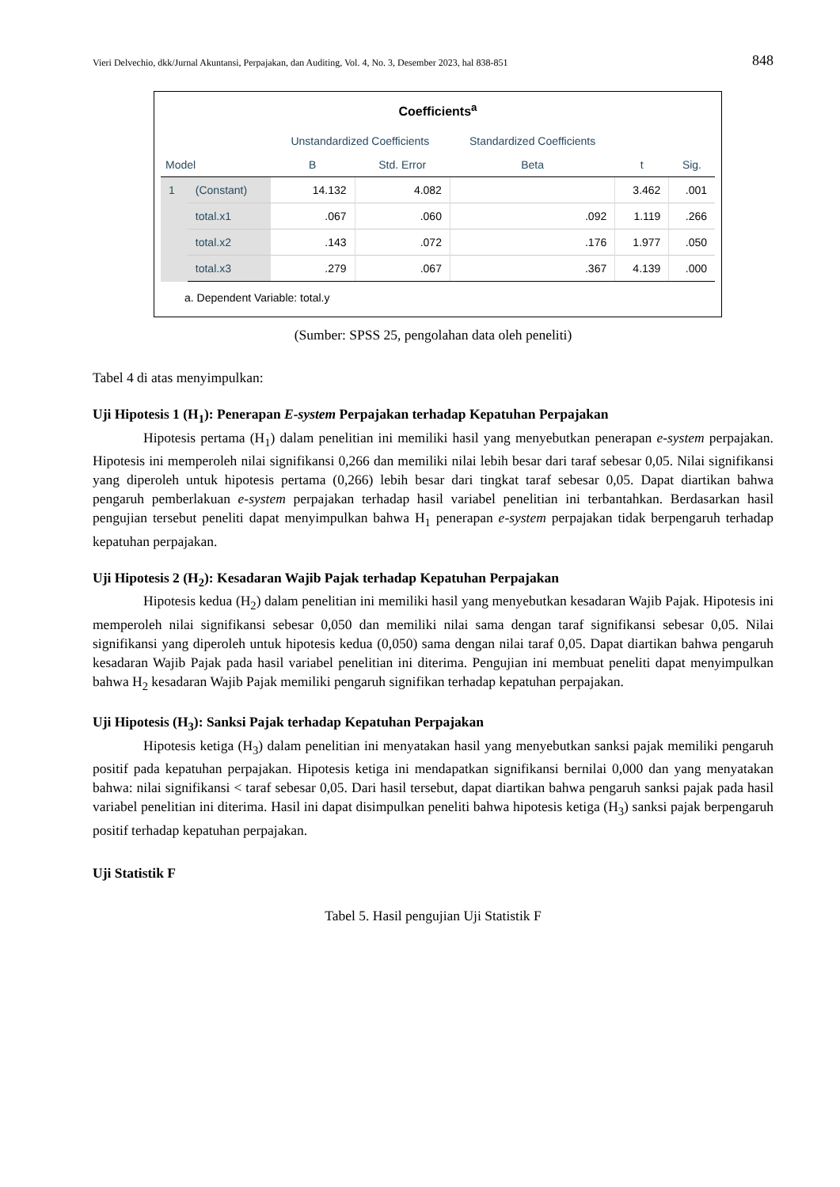Vieri Delvechio, dkk/Jurnal Akuntansi, Perpajakan, dan Auditing, Vol. 4, No. 3, Desember 2023, hal 838-851 848
Coefficients<sup>a</sup>
| Model | | Unstandardized Coefficients | | Standardized Coefficients | t | Sig. |
| --- | --- | --- | --- | --- | --- | --- |
| | | B | Std. Error | Beta | | |
| 1 | (Constant) | 14.132 | 4.082 | | 3.462 | .001 |
| | total.x1 | .067 | .060 | .092 | 1.119 | .266 |
| | total.x2 | .143 | .072 | .176 | 1.977 | .050 |
| | total.x3 | .279 | .067 | .367 | 4.139 | .000 |
a. Dependent Variable: total.y
(Sumber: SPSS 25, pengolahan data oleh peneliti)
Tabel 4 di atas menyimpulkan:
Uji Hipotesis 1 (H<sub>1</sub>): Penerapan E-system Perpajakan terhadap Kepatuhan Perpajakan
Hipotesis pertama (H<sub>1</sub>) dalam penelitian ini memiliki hasil yang menyebutkan penerapan e-system perpajakan. Hipotesis ini memperoleh nilai signifikansi 0,266 dan memiliki nilai lebih besar dari taraf sebesar 0,05. Nilai signifikansi yang diperoleh untuk hipotesis pertama (0,266) lebih besar dari tingkat taraf sebesar 0,05. Dapat diartikan bahwa pengaruh pemberlakuan e-system perpajakan terhadap hasil variabel penelitian ini terbantahkan. Berdasarkan hasil pengujian tersebut peneliti dapat menyimpulkan bahwa H<sub>1</sub> penerapan e-system perpajakan tidak berpengaruh terhadap kepatuhan perpajakan.
Uji Hipotesis 2 (H<sub>2</sub>): Kesadaran Wajib Pajak terhadap Kepatuhan Perpajakan
Hipotesis kedua (H<sub>2</sub>) dalam penelitian ini memiliki hasil yang menyebutkan kesadaran Wajib Pajak. Hipotesis ini memperoleh nilai signifikansi sebesar 0,050 dan memiliki nilai sama dengan taraf signifikansi sebesar 0,05. Nilai signifikansi yang diperoleh untuk hipotesis kedua (0,050) sama dengan nilai taraf 0,05. Dapat diartikan bahwa pengaruh kesadaran Wajib Pajak pada hasil variabel penelitian ini diterima. Pengujian ini membuat peneliti dapat menyimpulkan bahwa H<sub>2</sub> kesadaran Wajib Pajak memiliki pengaruh signifikan terhadap kepatuhan perpajakan.
Uji Hipotesis (H<sub>3</sub>): Sanksi Pajak terhadap Kepatuhan Perpajakan
Hipotesis ketiga (H<sub>3</sub>) dalam penelitian ini menyatakan hasil yang menyebutkan sanksi pajak memiliki pengaruh positif pada kepatuhan perpajakan. Hipotesis ketiga ini mendapatkan signifikansi bernilai 0,000 dan yang menyatakan bahwa: nilai signifikansi < taraf sebesar 0,05. Dari hasil tersebut, dapat diartikan bahwa pengaruh sanksi pajak pada hasil variabel penelitian ini diterima. Hasil ini dapat disimpulkan peneliti bahwa hipotesis ketiga (H<sub>3</sub>) sanksi pajak berpengaruh positif terhadap kepatuhan perpajakan.
Uji Statistik F
Tabel 5. Hasil pengujian Uji Statistik F